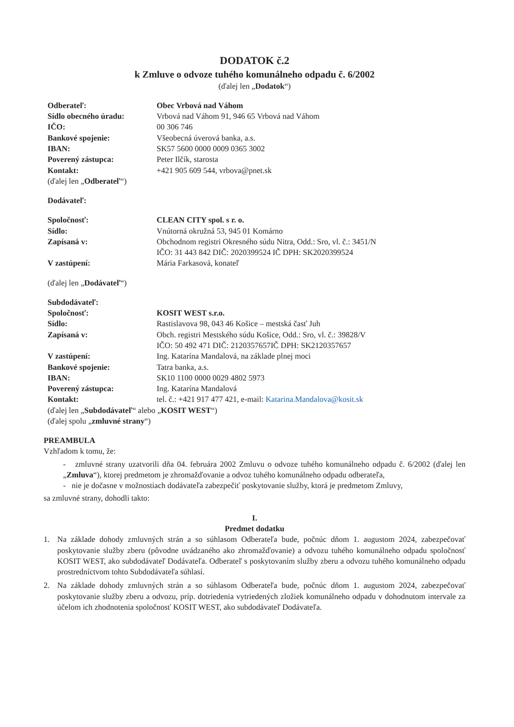DODATOK č.2
k Zmluve o odvoze tuhého komunálneho odpadu č. 6/2002
(ďalej len „Dodatok“)
Odberateľ: Obec Vrbová nad Váhom
Sídlo obecného úradu: Vrbová nad Váhom 91, 946 65 Vrbová nad Váhom
IČO: 00 306 746
Bankové spojenie: Všeobecná úverová banka, a.s.
IBAN: SK57 5600 0000 0009 0365 3002
Poverený zástupca: Peter Ilčík, starosta
Kontakt: +421 905 609 544, vrbova@pnet.sk
(ďalej len „Odberateľ“)
Dodávateľ:
Spoločnosť: CLEAN CITY spol. s r. o.
Sídlo: Vnútorná okružná 53, 945 01 Komárno
Zapísaná v: Obchodnom registri Okresného súdu Nitra, Odd.: Sro, vl. č.: 3451/N
IČO: 31 443 842 DIČ: 2020399524 IČ DPH: SK2020399524
V zastúpení: Mária Farkasová, konateľ
(ďalej len „Dodávateľ“)
Subdodávateľ:
Spoločnosť: KOSIT WEST s.r.o.
Sídlo: Rastislavova 98, 043 46 Košice – mestská časť Juh
Zapísaná v: Obch. registri Mestského súdu Košice, Odd.: Sro, vl. č.: 39828/V
IČO: 50 492 471 DIČ: 2120357657IČ DPH: SK2120357657
V zastúpení: Ing. Katarína Mandalová, na základe plnej moci
Bankové spojenie: Tatra banka, a.s.
IBAN: SK10 1100 0000 0029 4802 5973
Poverený zástupca: Ing. Katarína Mandalová
Kontakt: tel. č.: +421 917 477 421, e-mail: Katarina.Mandalova@kosit.sk
(ďalej len „Subdodávateľ“ alebo „KOSIT WEST“)
(ďalej spolu „zmluvné strany“)
PREAMBULA
Vzhľadom k tomu, že:
- zmluvné strany uzatvorili dňa 04. februára 2002 Zmluvu o odvoze tuhého komunálneho odpadu č. 6/2002 (ďalej len „Zmluva“), ktorej predmetom je zhromažďovanie a odvoz tuhého komunálneho odpadu odberateľa,
- nie je dočasne v možnostiach dodávateľa zabezpečiť poskytovanie služby, ktorá je predmetom Zmluvy,
sa zmluvné strany, dohodli takto:
I.
Predmet dodatku
1. Na základe dohody zmluvných strán a so súhlasom Odberateľa bude, počnúc dňom 1. augustom 2024, zabezpečovať poskytovanie služby zberu (pôvodne uvádzaného ako zhromažďovanie) a odvozu tuhého komunálneho odpadu spoločnosť KOSIT WEST, ako subdodávateľ Dodávateľa. Odberateľ s poskytovaním služby zberu a odvozu tuhého komunálneho odpadu prostredníctvom tohto Subdodávateľa súhlasí.
2. Na základe dohody zmluvných strán a so súhlasom Odberateľa bude, počnúc dňom 1. augustom 2024, zabezpečovať poskytovanie služby zberu a odvozu, príp. dotriedenia vytriedených zložiek komunálneho odpadu v dohodnutom intervale za účelom ich zhodnotenia spoločnosť KOSIT WEST, ako subdodávateľ Dodávateľa.